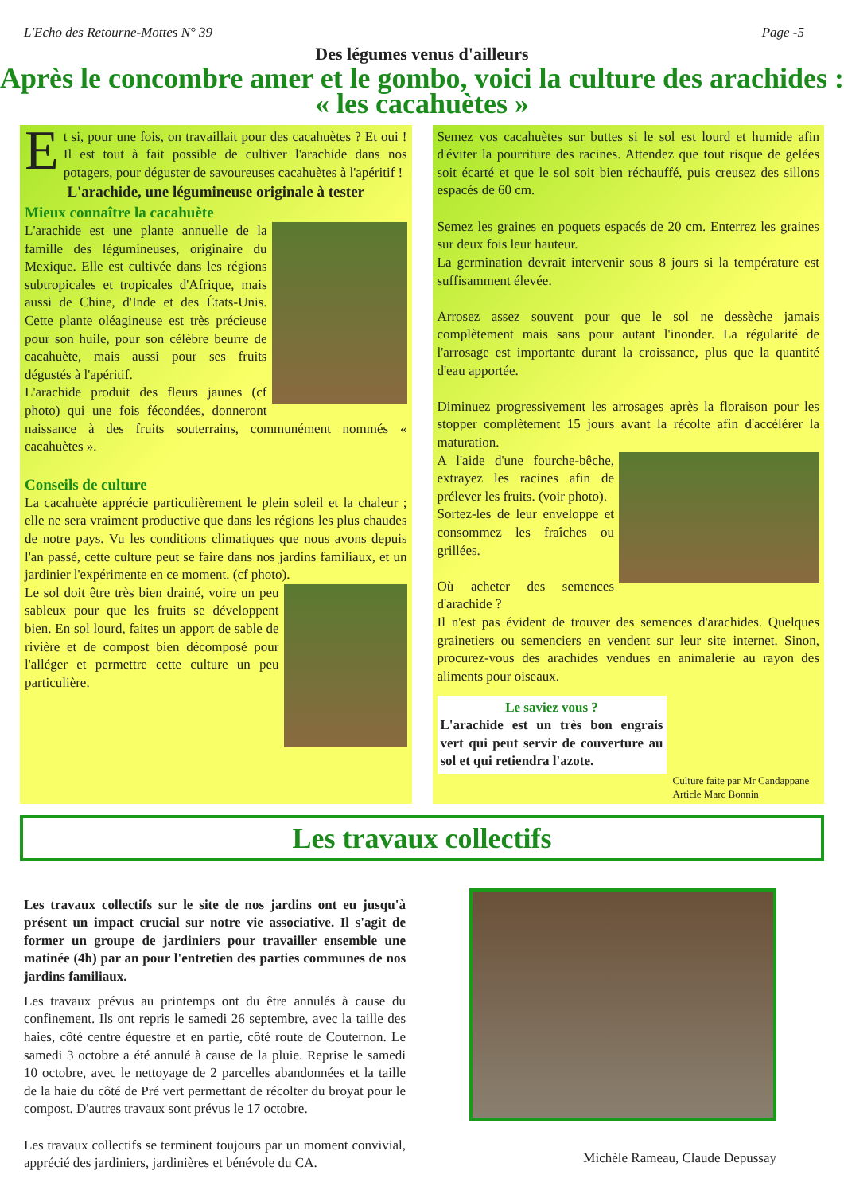L'Echo des Retourne-Mottes N° 39 Page -5
Des légumes venus d'ailleurs
Après le concombre amer et le gombo, voici la culture des arachides : « les cacahuètes »
Et si, pour une fois, on travaillait pour des cacahuètes ? Et oui ! Il est tout à fait possible de cultiver l'arachide dans nos potagers, pour déguster de savoureuses cacahuètes à l'apéritif !
L'arachide, une légumineuse originale à tester
Mieux connaître la cacahuète
L'arachide est une plante annuelle de la famille des légumineuses, originaire du Mexique. Elle est cultivée dans les régions subtropicales et tropicales d'Afrique, mais aussi de Chine, d'Inde et des États-Unis. Cette plante oléagineuse est très précieuse pour son huile, pour son célèbre beurre de cacahuète, mais aussi pour ses fruits dégustés à l'apéritif.
L'arachide produit des fleurs jaunes (cf photo) qui une fois fécondées, donneront naissance à des fruits souterrains, communément nommés « cacahuètes ».
Conseils de culture
La cacahuète apprécie particulièrement le plein soleil et la chaleur ; elle ne sera vraiment productive que dans les régions les plus chaudes de notre pays. Vu les conditions climatiques que nous avons depuis l'an passé, cette culture peut se faire dans nos jardins familiaux, et un jardinier l'expérimente en ce moment. (cf photo).
Le sol doit être très bien drainé, voire un peu sableux pour que les fruits se développent bien. En sol lourd, faites un apport de sable de rivière et de compost bien décomposé pour l'alléger et permettre cette culture un peu particulière.
Semez vos cacahuètes sur buttes si le sol est lourd et humide afin d'éviter la pourriture des racines. Attendez que tout risque de gelées soit écarté et que le sol soit bien réchauffé, puis creusez des sillons espacés de 60 cm.
Semez les graines en poquets espacés de 20 cm. Enterrez les graines sur deux fois leur hauteur.
La germination devrait intervenir sous 8 jours si la température est suffisamment élevée.
Arrosez assez souvent pour que le sol ne dessèche jamais complètement mais sans pour autant l'inonder. La régularité de l'arrosage est importante durant la croissance, plus que la quantité d'eau apportée.
Diminuez progressivement les arrosages après la floraison pour les stopper complètement 15 jours avant la récolte afin d'accélérer la maturation.
A l'aide d'une fourche-bêche, extrayez les racines afin de prélever les fruits. (voir photo).
Sortez-les de leur enveloppe et consommez les fraîches ou grillées.
Où acheter des semences d'arachide ?
Il n'est pas évident de trouver des semences d'arachides. Quelques grainetiers ou semenciers en vendent sur leur site internet. Sinon, procurez-vous des arachides vendues en animalerie au rayon des aliments pour oiseaux.
Le saviez vous ?
L'arachide est un très bon engrais vert qui peut servir de couverture au sol et qui retiendra l'azote.
Culture faite par Mr Candappane
Article Marc Bonnin
Les travaux collectifs
Les travaux collectifs sur le site de nos jardins ont eu jusqu'à présent un impact crucial sur notre vie associative. Il s'agit de former un groupe de jardiniers pour travailler ensemble une matinée (4h) par an pour l'entretien des parties communes de nos jardins familiaux.
Les travaux prévus au printemps ont du être annulés à cause du confinement. Ils ont repris le samedi 26 septembre, avec la taille des haies, côté centre équestre et en partie, côté route de Couternon. Le samedi 3 octobre a été annulé à cause de la pluie. Reprise le samedi 10 octobre, avec le nettoyage de 2 parcelles abandonnées et la taille de la haie du côté de Pré vert permettant de récolter du broyat pour le compost. D'autres travaux sont prévus le 17 octobre.
Les travaux collectifs se terminent toujours par un moment convivial, apprécié des jardiniers, jardinières et bénévole du CA.
Michèle Rameau, Claude Depussay